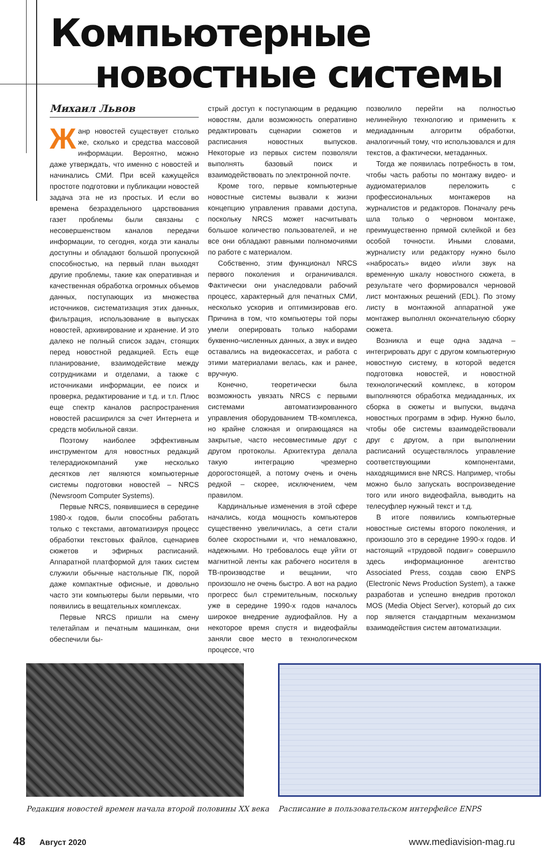Компьютерные
новостные системы
Михаил Львов
Жанр новостей существует столько же, сколько и средства массовой информации. Вероятно, можно даже утверждать, что именно с новостей и начинались СМИ. При всей кажущейся простоте подготовки и публикации новостей задача эта не из простых. И если во времена безраздельного царствования газет проблемы были связаны с несовершенством каналов передачи информации, то сегодня, когда эти каналы доступны и обладают большой пропускной способностью, на первый план выходят другие проблемы, такие как оперативная и качественная обработка огромных объемов данных, поступающих из множества источников, систематизация этих данных, фильтрация, использование в выпусках новостей, архивирование и хранение. И это далеко не полный список задач, стоящих перед новостной редакцией. Есть еще планирование, взаимодействие между сотрудниками и отделами, а также с источниками информации, ее поиск и проверка, редактирование и т.д. и т.п. Плюс еще спектр каналов распространения новостей расширился за счет Интернета и средств мобильной связи.
Поэтому наиболее эффективным инструментом для новостных редакций телерадиокомпаний уже несколько десятков лет являются компьютерные системы подготовки новостей – NRCS (Newsroom Computer Systems).
Первые NRCS, появившиеся в середине 1980-х годов, были способны работать только с текстами, автоматизируя процесс обработки текстовых файлов, сценариев сюжетов и эфирных расписаний. Аппаратной платформой для таких систем служили обычные настольные ПК, порой даже компактные офисные, и довольно часто эти компьютеры были первыми, что появились в вещательных комплексах.
Первые NRCS пришли на смену телетайпам и печатным машинкам, они обеспечили бы-
стрый доступ к поступающим в редакцию новостям, дали возможность оперативно редактировать сценарии сюжетов и расписания новостных выпусков. Некоторые из первых систем позволяли выполнять базовый поиск и взаимодействовать по электронной почте.
Кроме того, первые компьютерные новостные системы вызвали к жизни концепцию управления правами доступа, поскольку NRCS может насчитывать большое количество пользователей, и не все они обладают равными полномочиями по работе с материалом.
Собственно, этим функционал NRCS первого поколения и ограничивался. Фактически они унаследовали рабочий процесс, характерный для печатных СМИ, несколько ускорив и оптимизировав его. Причина в том, что компьютеры той поры умели оперировать только наборами буквенно-численных данных, а звук и видео оставались на видеокассетах, и работа с этими материалами велась, как и ранее, вручную.
Конечно, теоретически была возможность увязать NRCS с первыми системами автоматизированного управления оборудованием ТВ-комплекса, но крайне сложная и опирающаяся на закрытые, часто несовместимые друг с другом протоколы. Архитектура делала такую интеграцию чрезмерно дорогостоящей, а потому очень и очень редкой – скорее, исключением, чем правилом.
Кардинальные изменения в этой сфере начались, когда мощность компьютеров существенно увеличилась, а сети стали более скоростными и, что немаловажно, надежными. Но требовалось еще уйти от магнитной ленты как рабочего носителя в ТВ-производстве и вещании, что произошло не очень быстро. А вот на радио прогресс был стремительным, поскольку уже в середине 1990-х годов началось широкое внедрение аудиофайлов. Ну а некоторое время спустя и видеофайлы заняли свое место в технологическом процессе, что
позволило перейти на полностью нелинейную технологию и применить к медиаданным алгоритм обработки, аналогичный тому, что использовался и для текстов, а фактически, метаданных.
Тогда же появилась потребность в том, чтобы часть работы по монтажу видео- и аудиоматериалов переложить с профессиональных монтажеров на журналистов и редакторов. Поначалу речь шла только о черновом монтаже, преимущественно прямой склейкой и без особой точности. Иными словами, журналисту или редактору нужно было «набросать» видео и/или звук на временную шкалу новостного сюжета, в результате чего формировался черновой лист монтажных решений (EDL). По этому листу в монтажной аппаратной уже монтажер выполнял окончательную сборку сюжета.
Возникла и еще одна задача – интегрировать друг с другом компьютерную новостную систему, в которой ведется подготовка новостей, и новостной технологический комплекс, в котором выполняются обработка медиаданных, их сборка в сюжеты и выпуски, выдача новостных программ в эфир. Нужно было, чтобы обе системы взаимодействовали друг с другом, а при выполнении расписаний осуществлялось управление соответствующими компонентами, находящимися вне NRCS. Например, чтобы можно было запускать воспроизведение того или иного видеофайла, выводить на телесуфлер нужный текст и т.д.
В итоге появились компьютерные новостные системы второго поколения, и произошло это в середине 1990-х годов. И настоящий «трудовой подвиг» совершило здесь информационное агентство Associated Press, создав свою ENPS (Electronic News Production System), а также разработав и успешно внедрив протокол MOS (Media Object Server), который до сих пор является стандартным механизмом взаимодействия систем автоматизации.
Редакция новостей времен начала второй половины XX века
Расписание в пользовательском интерфейсе ENPS
48 Август 2020 www.mediavision-mag.ru